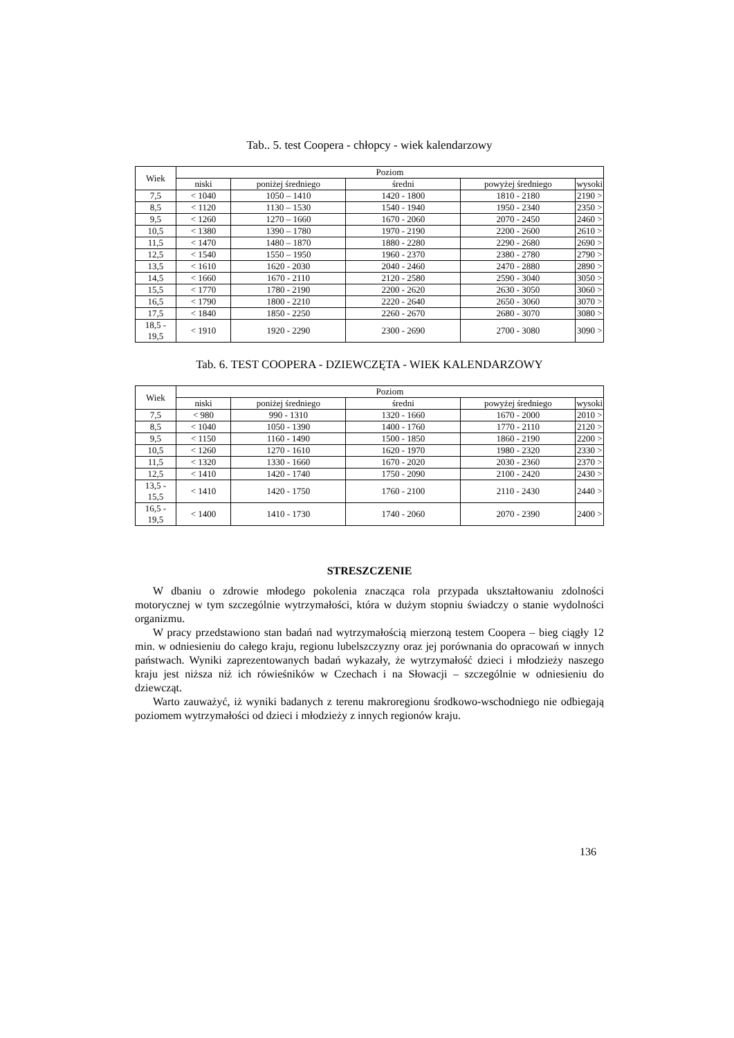Tab.. 5. test Coopera - chłopcy - wiek kalendarzowy
| Wiek | Poziom | | | | |
| --- | --- | --- | --- | --- | --- |
| | niski | poniżej średniego | średni | powyżej średniego | wysoki |
| 7,5 | < 1040 | 1050 – 1410 | 1420 - 1800 | 1810 - 2180 | 2190 > |
| 8,5 | < 1120 | 1130 – 1530 | 1540 - 1940 | 1950 - 2340 | 2350 > |
| 9,5 | < 1260 | 1270 – 1660 | 1670 - 2060 | 2070 - 2450 | 2460 > |
| 10,5 | < 1380 | 1390 – 1780 | 1970 - 2190 | 2200 - 2600 | 2610 > |
| 11,5 | < 1470 | 1480 – 1870 | 1880 - 2280 | 2290 - 2680 | 2690 > |
| 12,5 | < 1540 | 1550 – 1950 | 1960 - 2370 | 2380 - 2780 | 2790 > |
| 13,5 | < 1610 | 1620 - 2030 | 2040 - 2460 | 2470 - 2880 | 2890 > |
| 14,5 | < 1660 | 1670 - 2110 | 2120 - 2580 | 2590 - 3040 | 3050 > |
| 15,5 | < 1770 | 1780 - 2190 | 2200 - 2620 | 2630 - 3050 | 3060 > |
| 16,5 | < 1790 | 1800 - 2210 | 2220 - 2640 | 2650 - 3060 | 3070 > |
| 17,5 | < 1840 | 1850 - 2250 | 2260 - 2670 | 2680 - 3070 | 3080 > |
| 18,5 - 19,5 | < 1910 | 1920 - 2290 | 2300 - 2690 | 2700 - 3080 | 3090 > |
Tab. 6. TEST COOPERA - DZIEWCZĘTA - WIEK KALENDARZOWY
| Wiek | Poziom | | | | |
| --- | --- | --- | --- | --- | --- |
| | niski | poniżej średniego | średni | powyżej średniego | wysoki |
| 7,5 | < 980 | 990 - 1310 | 1320 - 1660 | 1670 - 2000 | 2010 > |
| 8,5 | < 1040 | 1050 - 1390 | 1400 - 1760 | 1770 - 2110 | 2120 > |
| 9,5 | < 1150 | 1160 - 1490 | 1500 - 1850 | 1860 - 2190 | 2200 > |
| 10,5 | < 1260 | 1270 - 1610 | 1620 - 1970 | 1980 - 2320 | 2330 > |
| 11,5 | < 1320 | 1330 - 1660 | 1670 - 2020 | 2030 - 2360 | 2370 > |
| 12,5 | < 1410 | 1420 - 1740 | 1750 - 2090 | 2100 - 2420 | 2430 > |
| 13,5 - 15,5 | < 1410 | 1420 - 1750 | 1760 - 2100 | 2110 - 2430 | 2440 > |
| 16,5 - 19,5 | < 1400 | 1410 - 1730 | 1740 - 2060 | 2070 - 2390 | 2400 > |
STRESZCZENIE
W dbaniu o zdrowie młodego pokolenia znacząca rola przypada ukształtowaniu zdolności motorycznej w tym szczególnie wytrzymałości, która w dużym stopniu świadczy o stanie wydolności organizmu.
W pracy przedstawiono stan badań nad wytrzymałością mierzoną testem Coopera – bieg ciągły 12 min. w odniesieniu do całego kraju, regionu lubelszczyzny oraz jej porównania do opracowań w innych państwach. Wyniki zaprezentowanych badań wykazały, że wytrzymałość dzieci i młodzieży naszego kraju jest niższa niż ich rówieśników w Czechach i na Słowacji – szczególnie w odniesieniu do dziewcząt.
Warto zauważyć, iż wyniki badanych z terenu makroregionu środkowo-wschodniego nie odbiegają poziomem wytrzymałości od dzieci i młodzieży z innych regionów kraju.
136